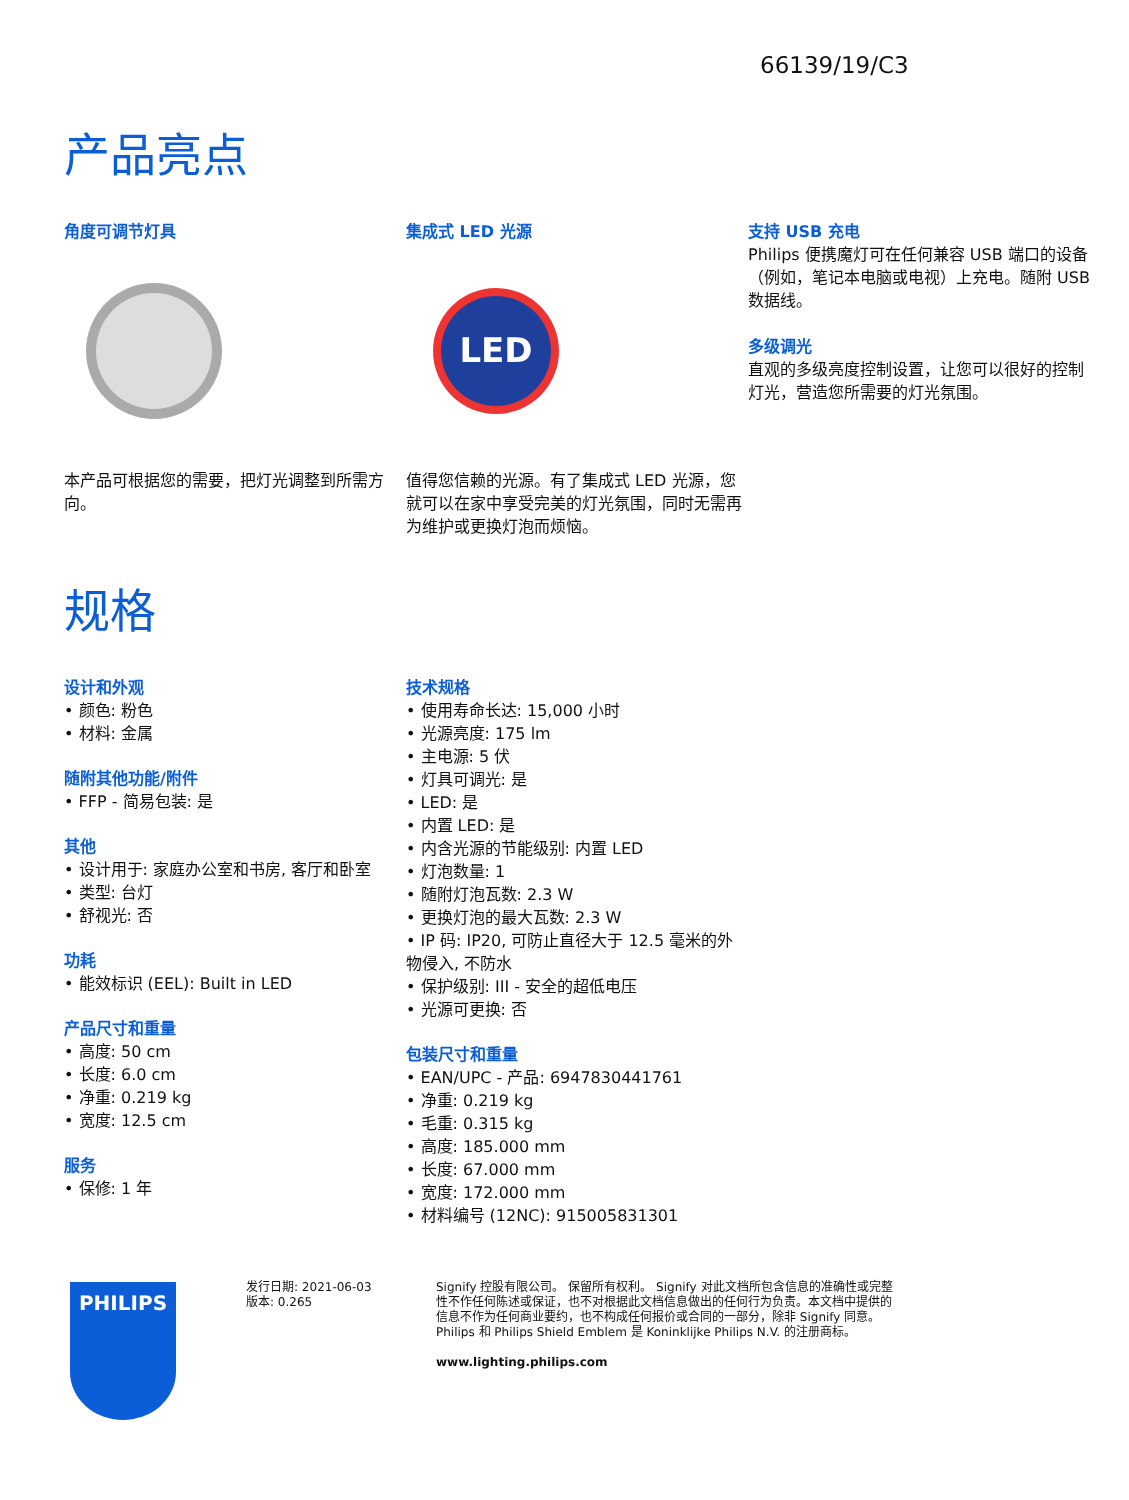66139/19/C3
产品亮点
角度可调节灯具
本产品可根据您的需要，把灯光调整到所需方向。
集成式 LED 光源
LED
值得您信赖的光源。有了集成式 LED 光源，您就可以在家中享受完美的灯光氛围，同时无需再为维护或更换灯泡而烦恼。
支持 USB 充电
Philips 便携魔灯可在任何兼容 USB 端口的设备（例如，笔记本电脑或电视）上充电。随附 USB 数据线。
多级调光
直观的多级亮度控制设置，让您可以很好的控制灯光，营造您所需要的灯光氛围。
规格
设计和外观
• 颜色: 粉色
• 材料: 金属
随附其他功能/附件
• FFP - 简易包装: 是
其他
• 设计用于: 家庭办公室和书房, 客厅和卧室
• 类型: 台灯
• 舒视光: 否
功耗
• 能效标识 (EEL): Built in LED
产品尺寸和重量
• 高度: 50 cm
• 长度: 6.0 cm
• 净重: 0.219 kg
• 宽度: 12.5 cm
服务
• 保修: 1 年
技术规格
• 使用寿命长达: 15,000 小时
• 光源亮度: 175 lm
• 主电源: 5 伏
• 灯具可调光: 是
• LED: 是
• 内置 LED: 是
• 内含光源的节能级别: 内置 LED
• 灯泡数量: 1
• 随附灯泡瓦数: 2.3 W
• 更换灯泡的最大瓦数: 2.3 W
• IP 码: IP20, 可防止直径大于 12.5 毫米的外物侵入, 不防水
• 保护级别: III - 安全的超低电压
• 光源可更换: 否
包装尺寸和重量
• EAN/UPC - 产品: 6947830441761
• 净重: 0.219 kg
• 毛重: 0.315 kg
• 高度: 185.000 mm
• 长度: 67.000 mm
• 宽度: 172.000 mm
• 材料编号 (12NC): 915005831301
PHILIPS
发行日期: 2021-06-03
版本: 0.265
Signify 控股有限公司。 保留所有权利。 Signify 对此文档所包含信息的准确性或完整性不作任何陈述或保证，也不对根据此文档信息做出的任何行为负责。本文档中提供的信息不作为任何商业要约，也不构成任何报价或合同的一部分，除非 Signify 同意。 Philips 和 Philips Shield Emblem 是 Koninklijke Philips N.V. 的注册商标。
www.lighting.philips.com